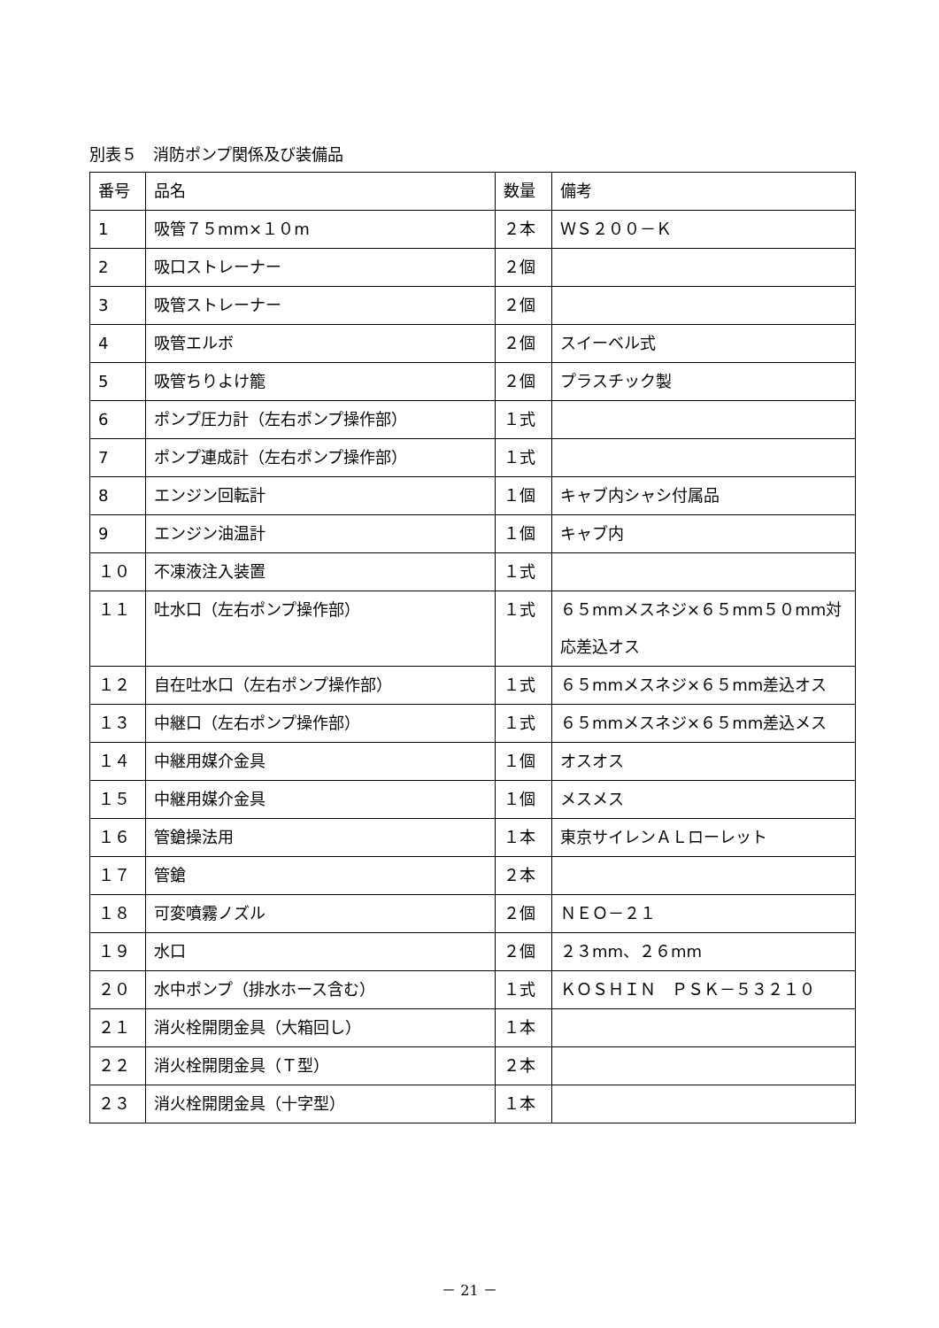別表５　消防ポンプ関係及び装備品
| 番号 | 品名 | 数量 | 備考 |
| 1 | 吸管７５mm×１０m | ２本 | ＷＳ２００－Ｋ |
| 2 | 吸口ストレーナー | ２個 | |
| 3 | 吸管ストレーナー | ２個 | |
| 4 | 吸管エルボ | ２個 | スイーベル式 |
| 5 | 吸管ちりよけ籠 | ２個 | プラスチック製 |
| 6 | ポンプ圧力計（左右ポンプ操作部） | １式 | |
| 7 | ポンプ連成計（左右ポンプ操作部） | １式 | |
| 8 | エンジン回転計 | １個 | キャブ内シャシ付属品 |
| 9 | エンジン油温計 | １個 | キャブ内 |
| １０ | 不凍液注入装置 | １式 | |
| １１ | 吐水口（左右ポンプ操作部） | １式 | ６５mmメスネジ×６５mm５０mm対応差込オス |
| １２ | 自在吐水口（左右ポンプ操作部） | １式 | ６５mmメスネジ×６５mm差込オス |
| １３ | 中継口（左右ポンプ操作部） | １式 | ６５mmメスネジ×６５mm差込メス |
| １４ | 中継用媒介金具 | １個 | オスオス |
| １５ | 中継用媒介金具 | １個 | メスメス |
| １６ | 管鎗操法用 | １本 | 東京サイレンＡＬローレット |
| １７ | 管鎗 | ２本 | |
| １８ | 可変噴霧ノズル | ２個 | ＮＥＯ－２１ |
| １９ | 水口 | ２個 | ２３mm、２６mm |
| ２０ | 水中ポンプ（排水ホース含む） | １式 | ＫＯＳＨＩＮ ＰＳＫ－５３２１０ |
| ２１ | 消火栓開閉金具（大箱回し） | １本 | |
| ２２ | 消火栓開閉金具（Ｔ型） | ２本 | |
| ２３ | 消火栓開閉金具（十字型） | １本 | |
－ 21 －